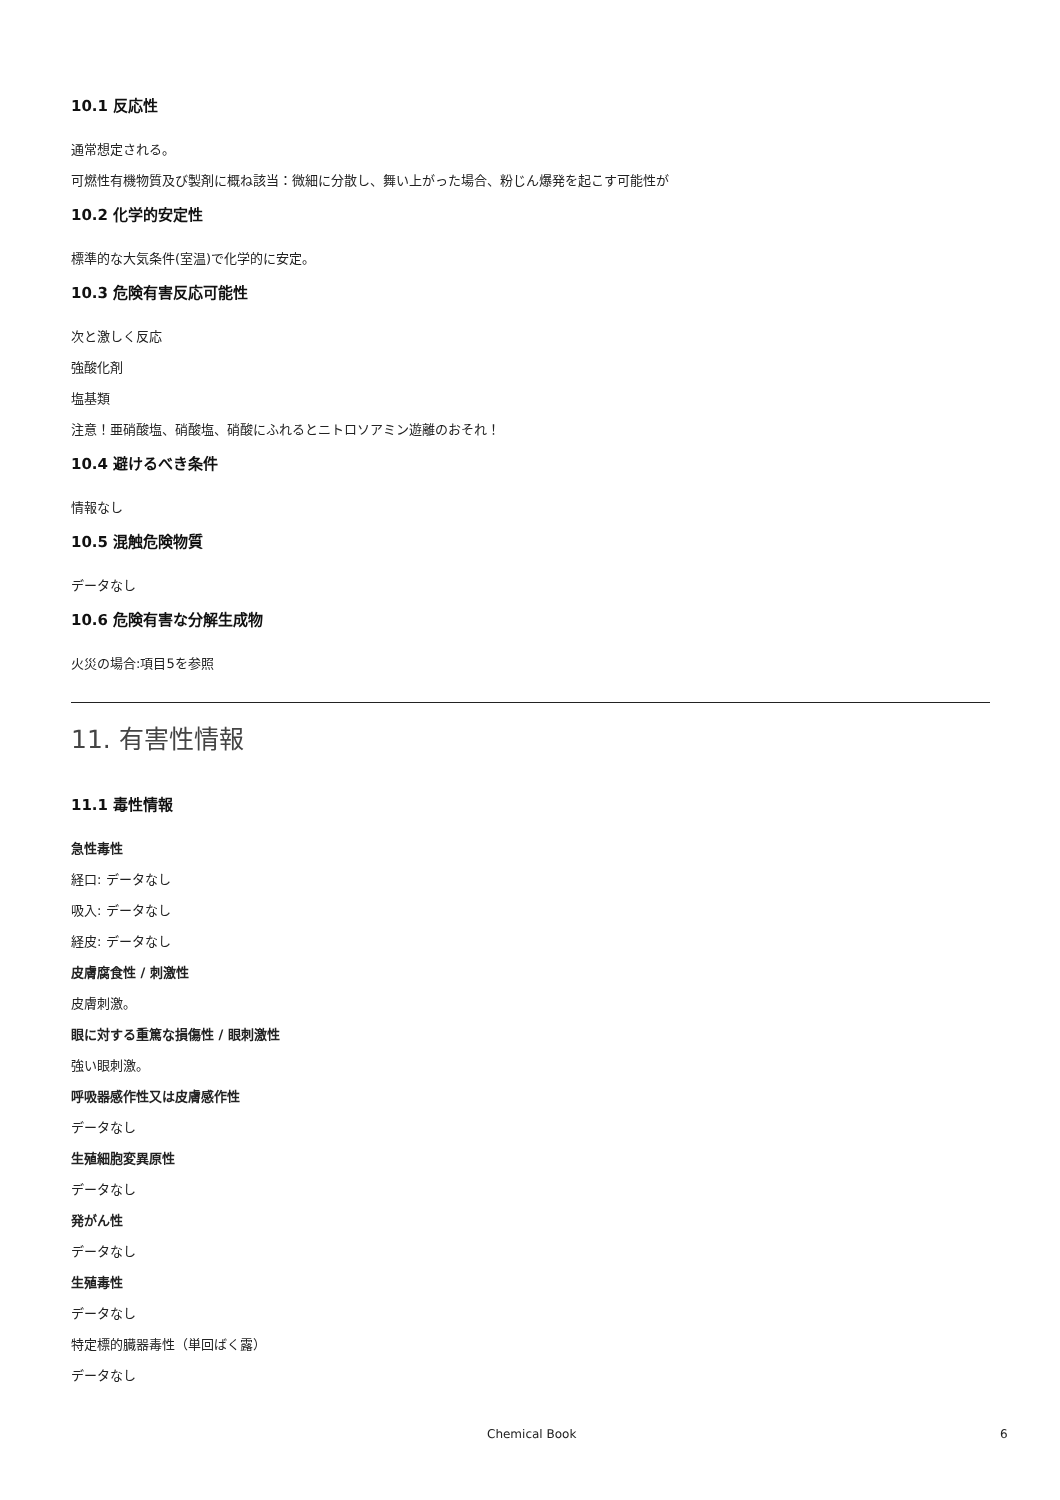10.1 反応性
通常想定される。
可燃性有機物質及び製剤に概ね該当：微細に分散し、舞い上がった場合、粉じん爆発を起こす可能性が
10.2 化学的安定性
標準的な大気条件(室温)で化学的に安定。
10.3 危険有害反応可能性
次と激しく反応
強酸化剤
塩基類
注意！亜硝酸塩、硝酸塩、硝酸にふれるとニトロソアミン遊離のおそれ！
10.4 避けるべき条件
情報なし
10.5 混触危険物質
データなし
10.6 危険有害な分解生成物
火災の場合:項目5を参照
11. 有害性情報
11.1 毒性情報
急性毒性
経口: データなし
吸入: データなし
経皮: データなし
皮膚腐食性 / 刺激性
皮膚刺激。
眼に対する重篤な損傷性 / 眼刺激性
強い眼刺激。
呼吸器感作性又は皮膚感作性
データなし
生殖細胞変異原性
データなし
発がん性
データなし
生殖毒性
データなし
特定標的臓器毒性（単回ばく露）
データなし
Chemical Book 6